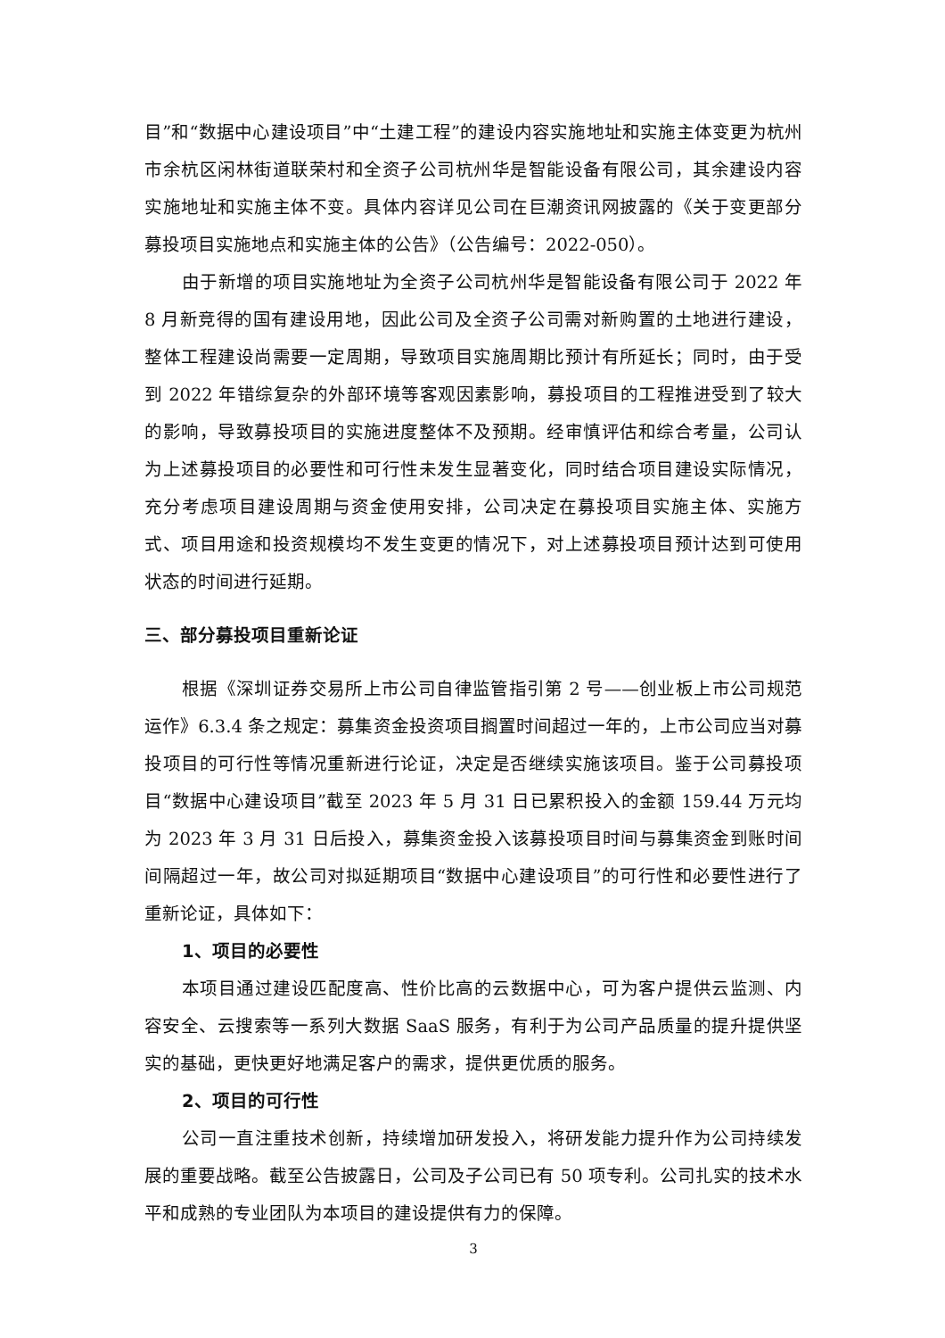目”和“数据中心建设项目”中“土建工程”的建设内容实施地址和实施主体变更为杭州市余杭区闲林街道联荣村和全资子公司杭州华是智能设备有限公司，其余建设内容实施地址和实施主体不变。具体内容详见公司在巨潮资讯网披露的《关于变更部分募投项目实施地点和实施主体的公告》（公告编号：2022-050）。
由于新增的项目实施地址为全资子公司杭州华是智能设备有限公司于 2022 年 8 月新竞得的国有建设用地，因此公司及全资子公司需对新购置的土地进行建设，整体工程建设尚需要一定周期，导致项目实施周期比预计有所延长；同时，由于受到 2022 年错综复杂的外部环境等客观因素影响，募投项目的工程推进受到了较大的影响，导致募投项目的实施进度整体不及预期。经审慎评估和综合考量，公司认为上述募投项目的必要性和可行性未发生显著变化，同时结合项目建设实际情况，充分考虑项目建设周期与资金使用安排，公司决定在募投项目实施主体、实施方式、项目用途和投资规模均不发生变更的情况下，对上述募投项目预计达到可使用状态的时间进行延期。
三、部分募投项目重新论证
根据《深圳证券交易所上市公司自律监管指引第 2 号——创业板上市公司规范运作》6.3.4 条之规定：募集资金投资项目搁置时间超过一年的，上市公司应当对募投项目的可行性等情况重新进行论证，决定是否继续实施该项目。鉴于公司募投项目“数据中心建设项目”截至 2023 年 5 月 31 日已累积投入的金额 159.44 万元均为 2023 年 3 月 31 日后投入，募集资金投入该募投项目时间与募集资金到账时间间隔超过一年，故公司对拟延期项目“数据中心建设项目”的可行性和必要性进行了重新论证，具体如下：
1、项目的必要性
本项目通过建设匹配度高、性价比高的云数据中心，可为客户提供云监测、内容安全、云搜索等一系列大数据 SaaS 服务，有利于为公司产品质量的提升提供坚实的基础，更快更好地满足客户的需求，提供更优质的服务。
2、项目的可行性
公司一直注重技术创新，持续增加研发投入，将研发能力提升作为公司持续发展的重要战略。截至公告披露日，公司及子公司已有 50 项专利。公司扎实的技术水平和成熟的专业团队为本项目的建设提供有力的保障。
3